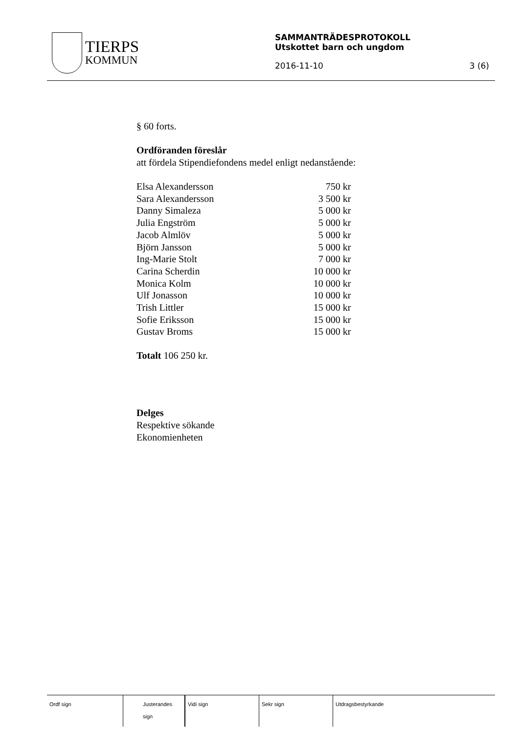TIERPS
KOMMUN
SAMMANTRÄDESPROTOKOLL
Utskottet barn och ungdom
2016-11-10 3 (6)
§ 60 forts.
Ordföranden föreslår
att fördela Stipendiefondens medel enligt nedanstående:
| Elsa Alexandersson | 750 kr |
| Sara Alexandersson | 3 500 kr |
| Danny Simaleza | 5 000 kr |
| Julia Engström | 5 000 kr |
| Jacob Almlöv | 5 000 kr |
| Björn Jansson | 5 000 kr |
| Ing-Marie Stolt | 7 000 kr |
| Carina Scherdin | 10 000 kr |
| Monica Kolm | 10 000 kr |
| Ulf Jonasson | 10 000 kr |
| Trish Littler | 15 000 kr |
| Sofie Eriksson | 15 000 kr |
| Gustav Broms | 15 000 kr |
Totalt 106 250 kr.
Delges
Respektive sökande
Ekonomienheten
| Ordf sign | Justerandes sign | | Vidi sign | Sekr sign | Utdragsbestyrkande |